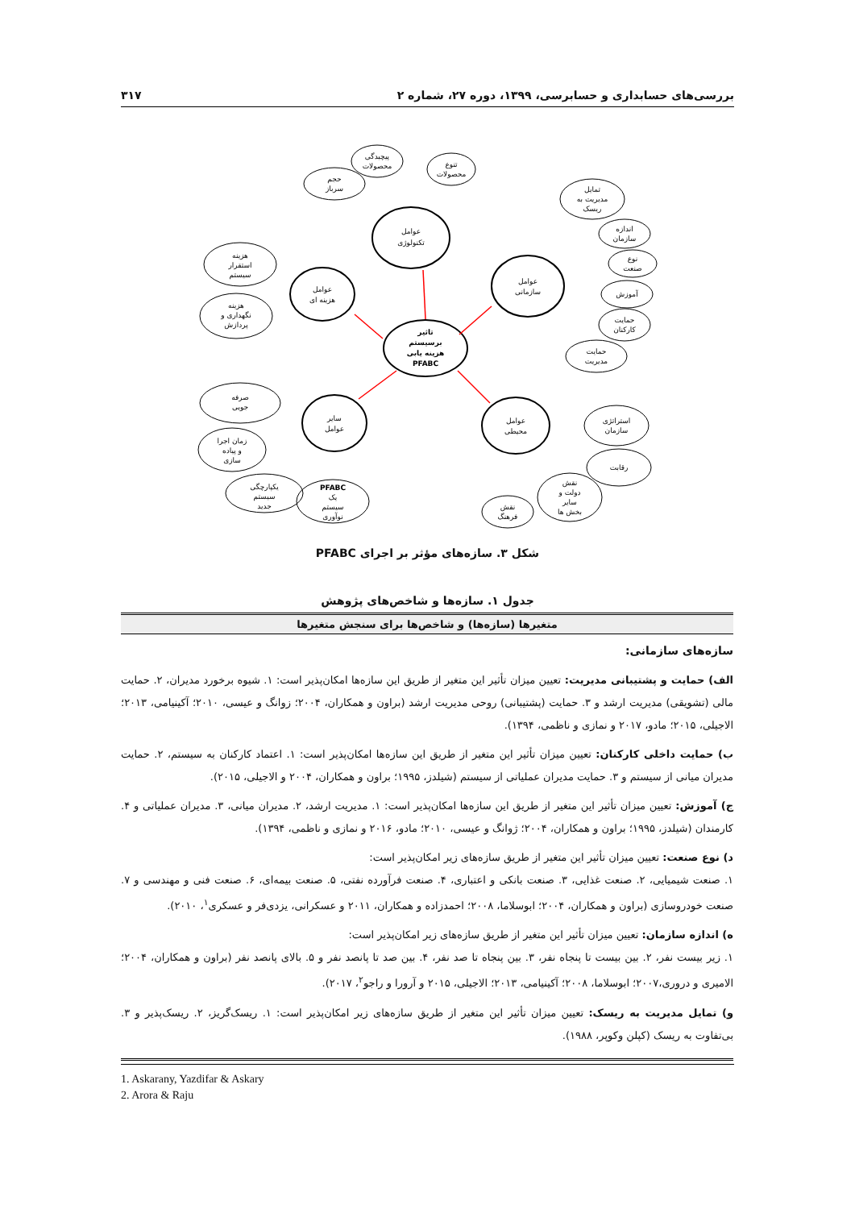بررسی‌های حسابداری و حسابرسی، ۱۳۹۹، دوره ۲۷، شماره ۲ ۳۱۷
عوامل
تکنولوژی
عوامل
هزینه ای
عوامل
سازمانی
تاثیر
برسیستم
هزینه یابی
PFABC
سایر
عوامل
عوامل
محیطی
پیچیدگی
محصولات
تنوع
محصولات
حجم
سرباز
تمایل
مدیریت به
ریسک
اندازه
سازمان
نوع
صنعت
آموزش
حمایت
کارکنان
حمایت
مدیریت
هزینه
استقرار
سیستم
هزینه
نگهداری و
پردازش
صرفه
جویی
زمان اجرا
و پیاده
سازی
یکپارچگی
سیستم
جدید
PFABC
یک
سیستم
نوآوری
نقش
فرهنگ
نقش
دولت و
سایر
بخش ها
رقابت
استراتژی
سازمان
شکل ۳. سازه‌های مؤثر بر اجرای PFABC
جدول ۱. سازه‌ها و شاخص‌های پژوهش
| متغیرها (سازه‌ها) و شاخص‌ها برای سنجش متغیرها |
| --- |
| سازه‌های سازمانی: الف) حمایت و پشتیبانی مدیریت: تعیین میزان تأثیر این متغیر از طریق این سازه‌ها امکان‌پذیر است: ۱. شیوه برخورد مدیران، ۲. حمایت مالی (تشویقی) مدیریت ارشد و ۳. حمایت (پشتیبانی) روحی مدیریت ارشد (براون و همکاران، ۲۰۰۴؛ زوانگ و عیسی، ۲۰۱۰؛ آکینیامی، ۲۰۱۳؛ الاجیلی، ۲۰۱۵؛ مادو، ۲۰۱۷ و نمازی و ناظمی، ۱۳۹۴). ب) حمایت داخلی کارکنان: تعیین میزان تأثیر این متغیر از طریق این سازه‌ها امکان‌پذیر است: ۱. اعتماد کارکنان به سیستم، ۲. حمایت مدیران میانی از سیستم و ۳. حمایت مدیران عملیاتی از سیستم (شیلدز، ۱۹۹۵؛ براون و همکاران، ۲۰۰۴ و الاجیلی، ۲۰۱۵). ج) آموزش: تعیین میزان تأثیر این متغیر از طریق این سازه‌ها امکان‌پذیر است: ۱. مدیریت ارشد، ۲. مدیران میانی، ۳. مدیران عملیاتی و ۴. کارمندان (شیلدز، ۱۹۹۵؛ براون و همکاران، ۲۰۰۴؛ ژوانگ و عیسی، ۲۰۱۰؛ مادو، ۲۰۱۶ و نمازی و ناظمی، ۱۳۹۴). د) نوع صنعت: تعیین میزان تأثیر این متغیر از طریق سازه‌های زیر امکان‌پذیر است: ۱. صنعت شیمیایی، ۲. صنعت غذایی، ۳. صنعت بانکی و اعتباری، ۴. صنعت فرآورده نفتی، ۵. صنعت بیمه‌ای، ۶. صنعت فنی و مهندسی و ۷. صنعت خودروسازی (براون و همکاران، ۲۰۰۴؛ ابوسلاما، ۲۰۰۸؛ احمدزاده و همکاران، ۲۰۱۱ و عسکرانی، یزدی‌فر و عسکری<sup>۱</sup>، ۲۰۱۰). ه) اندازه سازمان: تعیین میزان تأثیر این متغیر از طریق سازه‌های زیر امکان‌پذیر است: ۱. زیر بیست نفر، ۲. بین بیست تا پنجاه نفر، ۳. بین پنجاه تا صد نفر، ۴. بین صد تا پانصد نفر و ۵. بالای پانصد نفر (براون و همکاران، ۲۰۰۴؛ الامیری و دروری،۲۰۰۷؛ ابوسلاما، ۲۰۰۸؛ آکینیامی، ۲۰۱۳؛ الاجیلی، ۲۰۱۵ و آرورا و راجو<sup>۲</sup>، ۲۰۱۷). و) تمایل مدیریت به ریسک: تعیین میزان تأثیر این متغیر از طریق سازه‌های زیر امکان‌پذیر است: ۱. ریسک‌گریز، ۲. ریسک‌پذیر و ۳. بی‌تفاوت به ریسک (کپلن وکوپر، ۱۹۸۸). |
1. Askarany, Yazdifar & Askary
2. Arora & Raju